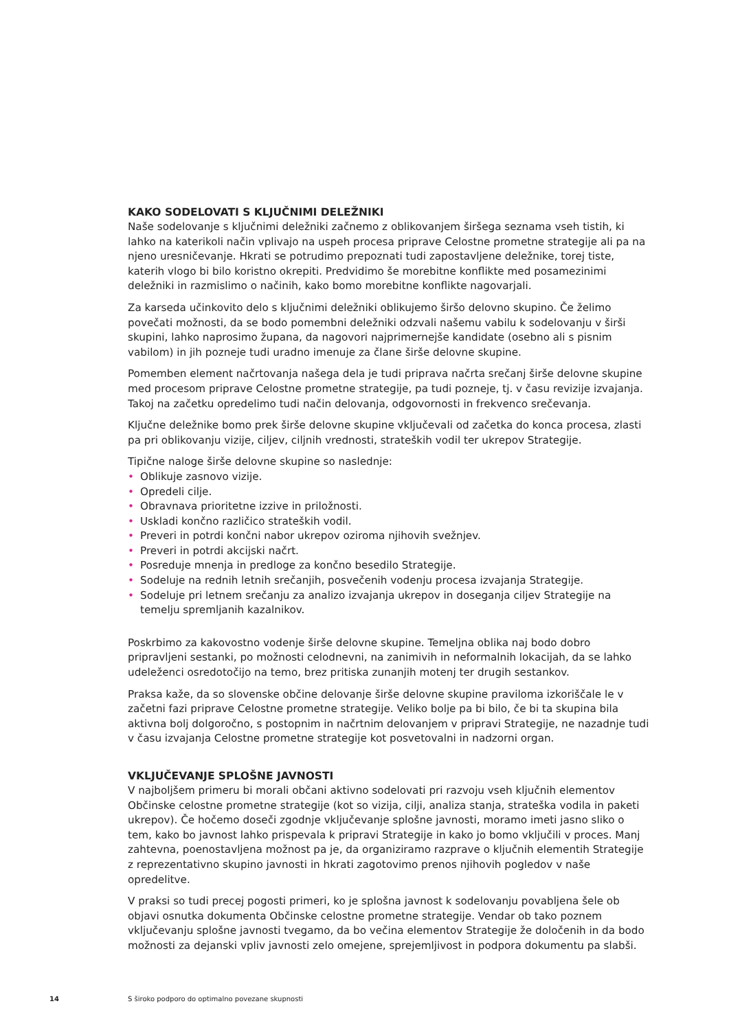KAKO SODELOVATI S KLJUČNIMI DELEŽNIKI
Naše sodelovanje s ključnimi deležniki začnemo z oblikovanjem širšega seznama vseh tistih, ki lahko na katerikoli način vplivajo na uspeh procesa priprave Celostne prometne strategije ali pa na njeno uresničevanje. Hkrati se potrudimo prepoznati tudi zapostavljene deležnike, torej tiste, katerih vlogo bi bilo koristno okrepiti. Predvidimo še morebitne konflikte med posamezinimi deležniki in razmislimo o načinih, kako bomo morebitne konflikte nagovarjali.
Za karseda učinkovito delo s ključnimi deležniki oblikujemo širšo delovno skupino. Če želimo povečati možnosti, da se bodo pomembni deležniki odzvali našemu vabilu k sodelovanju v širši skupini, lahko naprosimo župana, da nagovori najprimernejše kandidate (osebno ali s pisnim vabilom) in jih pozneje tudi uradno imenuje za člane širše delovne skupine.
Pomemben element načrtovanja našega dela je tudi priprava načrta srečanj širše delovne skupine med procesom priprave Celostne prometne strategije, pa tudi pozneje, tj. v času revizije izvajanja. Takoj na začetku opredelimo tudi način delovanja, odgovornosti in frekvenco srečevanja.
Ključne deležnike bomo prek širše delovne skupine vključevali od začetka do konca procesa, zlasti pa pri oblikovanju vizije, ciljev, ciljnih vrednosti, strateških vodil ter ukrepov Strategije.
Tipične naloge širše delovne skupine so naslednje:
• Oblikuje zasnovo vizije.
• Opredeli cilje.
• Obravnava prioritetne izzive in priložnosti.
• Uskladi končno različico strateških vodil.
• Preveri in potrdi končni nabor ukrepov oziroma njihovih svežnjev.
• Preveri in potrdi akcijski načrt.
• Posreduje mnenja in predloge za končno besedilo Strategije.
• Sodeluje na rednih letnih srečanjih, posvečenih vodenju procesa izvajanja Strategije.
• Sodeluje pri letnem srečanju za analizo izvajanja ukrepov in doseganja ciljev Strategije na temelju spremljanih kazalnikov.
Poskrbimo za kakovostno vodenje širše delovne skupine. Temeljna oblika naj bodo dobro pripravljeni sestanki, po možnosti celodnevni, na zanimivih in neformalnih lokacijah, da se lahko udeleženci osredotočijo na temo, brez pritiska zunanjih motenj ter drugih sestankov.
Praksa kaže, da so slovenske občine delovanje širše delovne skupine praviloma izkoriščale le v začetni fazi priprave Celostne prometne strategije. Veliko bolje pa bi bilo, če bi ta skupina bila aktivna bolj dolgoročno, s postopnim in načrtnim delovanjem v pripravi Strategije, ne nazadnje tudi v času izvajanja Celostne prometne strategije kot posvetovalni in nadzorni organ.
VKLJUČEVANJE SPLOŠNE JAVNOSTI
V najboljšem primeru bi morali občani aktivno sodelovati pri razvoju vseh ključnih elementov Občinske celostne prometne strategije (kot so vizija, cilji, analiza stanja, strateška vodila in paketi ukrepov). Če hočemo doseči zgodnje vključevanje splošne javnosti, moramo imeti jasno sliko o tem, kako bo javnost lahko prispevala k pripravi Strategije in kako jo bomo vključili v proces. Manj zahtevna, poenostavljena možnost pa je, da organiziramo razprave o ključnih elementih Strategije z reprezentativno skupino javnosti in hkrati zagotovimo prenos njihovih pogledov v naše opredelitve.
V praksi so tudi precej pogosti primeri, ko je splošna javnost k sodelovanju povabljena šele ob objavi osnutka dokumenta Občinske celostne prometne strategije. Vendar ob tako poznem vključevanju splošne javnosti tvegamo, da bo večina elementov Strategije že določenih in da bodo možnosti za dejanski vpliv javnosti zelo omejene, sprejemljivost in podpora dokumentu pa slabši.
14 S široko podporo do optimalno povezane skupnosti